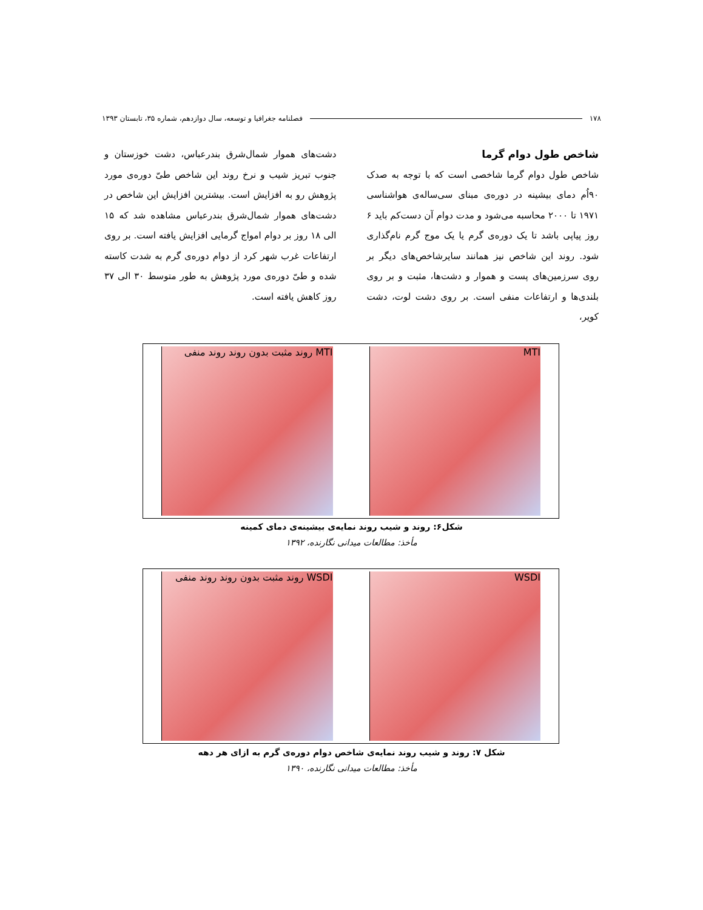۱۷۸ فصلنامه جغرافیا و توسعه، سال دوازدهم، شماره ۳۵، تابستان ۱۳۹۳
شاخص طول دوام گرما
شاخص طول دوام گرما شاخصی است که با توجه به صدک ۹۰اُم دمای بیشینه در دوره‌ی مبنای سی‌ساله‌ی هواشناسی ۱۹۷۱ تا ۲۰۰۰ محاسبه می‌شود و مدت دوام آن دست‌کم باید ۶ روز پیاپی باشد تا یک دوره‌ی گرم یا یک موج گرم نام‌گذاری شود. روند این شاخص نیز همانند سایرشاخص‌های دیگر بر روی سرزمین‌های پست و هموار و دشت‌ها، مثبت و بر روی بلندی‌ها و ارتفاعات منفی است. بر روی دشت لوت، دشت کویر،
دشت‌های هموار شمال‌شرق بندرعباس، دشت خوزستان و جنوب تبریز شیب و نرخ روند این شاخص طیّ دوره‌ی مورد پژوهش رو به افزایش است. بیشترین افزایش این شاخص در دشت‌های هموار شمال‌شرق بندرعباس مشاهده شد که ۱۵ الی ۱۸ روز بر دوام امواج گرمایی افزایش یافته است. بر روی ارتفاعات غرب شهر کرد از دوام دوره‌ی گرم به شدت کاسته شده و طیّ دوره‌ی مورد پژوهش به طور متوسط ۳۰ الی ۳۷ روز کاهش یافته است.
MTI MTI روند مثبت بدون روند روند منفی
شکل۶: روند و شیب روند نمایه‌ی بیشینه‌ی دمای کمینه
مأخذ: مطالعات میدانی نگارنده، ۱۳۹۲
WSDI WSDI روند مثبت بدون روند روند منفی
شکل ۷: روند و شیب روند نمایه‌ی شاخص دوام دوره‌ی گرم به ازای هر دهه
مأخذ: مطالعات میدانی نگارنده، ۱۳۹۰